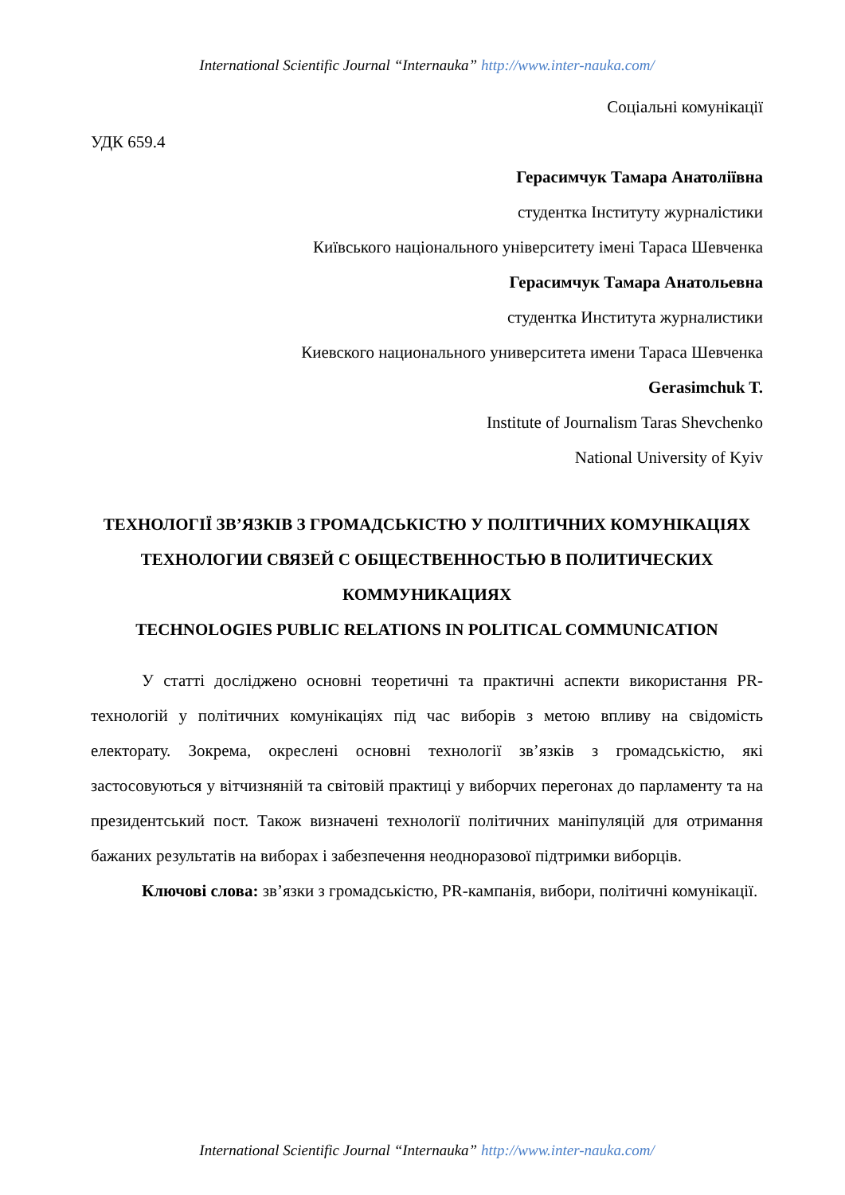International Scientific Journal “Internauka” http://www.inter-nauka.com/
Соціальні комунікації
УДК 659.4
Герасимчук Тамара Анатоліївна
студентка Інституту журналістики
Київського національного університету імені Тараса Шевченка
Герасимчук Тамара Анатольевна
студентка Института журналистики
Киевского национального университета имени Тараса Шевченка
Gerasimchuk T.
Institute of Journalism Taras Shevchenko
National University of Kyiv
ТЕХНОЛОГІЇ ЗВ’ЯЗКІВ З ГРОМАДСЬКІСТЮ У ПОЛІТИЧНИХ КОМУНІКАЦІЯХ
ТЕХНОЛОГИИ СВЯЗЕЙ С ОБЩЕСТВЕННОСТЬЮ В ПОЛИТИЧЕСКИХ КОММУНИКАЦИЯХ
TECHNOLOGIES PUBLIC RELATIONS IN POLITICAL COMMUNICATION
У статті досліджено основні теоретичні та практичні аспекти використання PR-технологій у політичних комунікаціях під час виборів з метою впливу на свідомість електорату. Зокрема, окреслені основні технології зв’язків з громадськістю, які застосовуються у вітчизняній та світовій практиці у виборчих перегонах до парламенту та на президентський пост. Також визначені технології політичних маніпуляцій для отримання бажаних результатів на виборах і забезпечення неодноразової підтримки виборців.
Ключові слова: зв’язки з громадськістю, PR-кампанія, вибори, політичні комунікації.
International Scientific Journal “Internauka” http://www.inter-nauka.com/